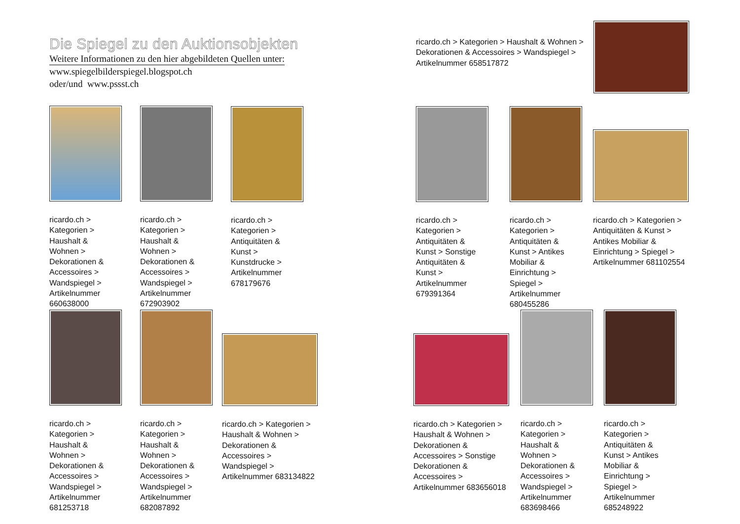Die Spiegel zu den Auktionsobjekten
Weitere Informationen zu den hier abgebildeten Quellen unter:
www.spiegelbilderspiegel.blogspot.ch
oder/und www.pssst.ch
ricardo.ch > Kategorien > Haushalt & Wohnen > Dekorationen & Accessoires > Wandspiegel > Artikelnummer 660638000
ricardo.ch > Kategorien > Haushalt & Wohnen > Dekorationen & Accessoires > Wandspiegel > Artikelnummer 672903902
ricardo.ch > Kategorien > Antiquitäten & Kunst > Kunstdrucke > Artikelnummer 678179676
ricardo.ch > Kategorien > Haushalt & Wohnen > Dekorationen & Accessoires > Wandspiegel > Artikelnummer 681253718
ricardo.ch > Kategorien > Haushalt & Wohnen > Dekorationen & Accessoires > Wandspiegel > Artikelnummer 682087892
ricardo.ch > Kategorien > Haushalt & Wohnen > Dekorationen & Accessoires > Wandspiegel > Artikelnummer 683134822
ricardo.ch > Kategorien > Haushalt & Wohnen > Dekorationen & Accessoires > Wandspiegel > Artikelnummer 658517872
ricardo.ch > Kategorien > Antiquitäten & Kunst > Sonstige Antiquitäten & Kunst > Artikelnummer 679391364
ricardo.ch > Kategorien > Antiquitäten & Kunst > Antikes Mobiliar & Einrichtung > Spiegel > Artikelnummer 680455286
ricardo.ch > Kategorien > Antiquitäten & Kunst > Antikes Mobiliar & Einrichtung > Spiegel > Artikelnummer 681102554
ricardo.ch > Kategorien > Haushalt & Wohnen > Dekorationen & Accessoires > Sonstige Dekorationen & Accessoires > Artikelnummer 683656018
ricardo.ch > Kategorien > Haushalt & Wohnen > Dekorationen & Accessoires > Wandspiegel > Artikelnummer 683698466
ricardo.ch > Kategorien > Antiquitäten & Kunst > Antikes Mobiliar & Einrichtung > Spiegel > Artikelnummer 685248922